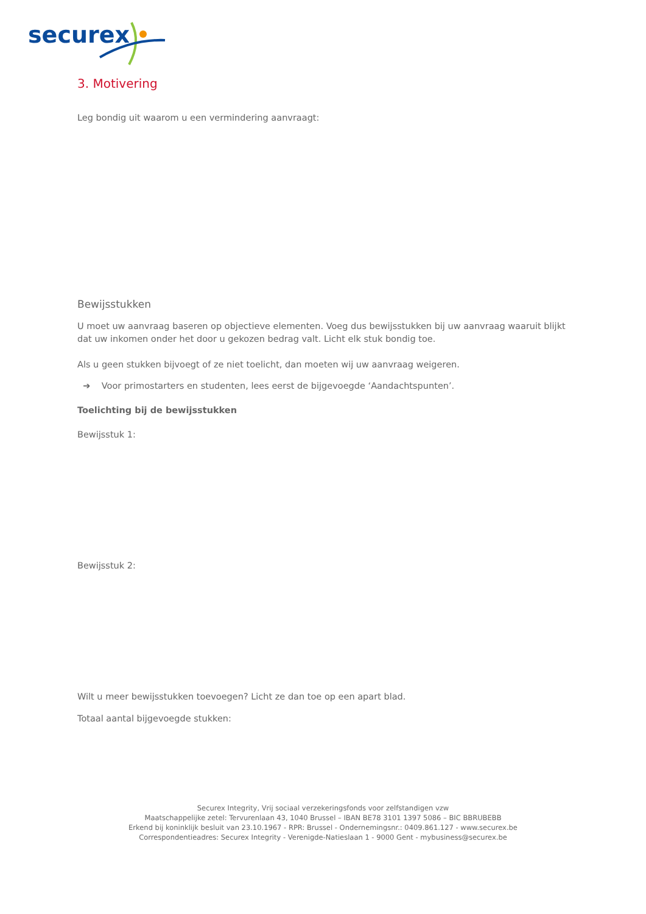securex
3. Motivering
Leg bondig uit waarom u een vermindering aanvraagt:
Bewijsstukken
U moet uw aanvraag baseren op objectieve elementen. Voeg dus bewijsstukken bij uw aanvraag waaruit blijkt dat uw inkomen onder het door u gekozen bedrag valt. Licht elk stuk bondig toe.
Als u geen stukken bijvoegt of ze niet toelicht, dan moeten wij uw aanvraag weigeren.
➔ Voor primostarters en studenten, lees eerst de bijgevoegde ‘Aandachtspunten’.
Toelichting bij de bewijsstukken
Bewijsstuk 1:
Bewijsstuk 2:
Wilt u meer bewijsstukken toevoegen? Licht ze dan toe op een apart blad.
Totaal aantal bijgevoegde stukken:
Securex Integrity, Vrij sociaal verzekeringsfonds voor zelfstandigen vzw
Maatschappelijke zetel: Tervurenlaan 43, 1040 Brussel – IBAN BE78 3101 1397 5086 – BIC BBRUBEBB
Erkend bij koninklijk besluit van 23.10.1967 - RPR: Brussel - Ondernemingsnr.: 0409.861.127 - www.securex.be
Correspondentieadres: Securex Integrity - Verenigde-Natieslaan 1 - 9000 Gent - mybusiness@securex.be